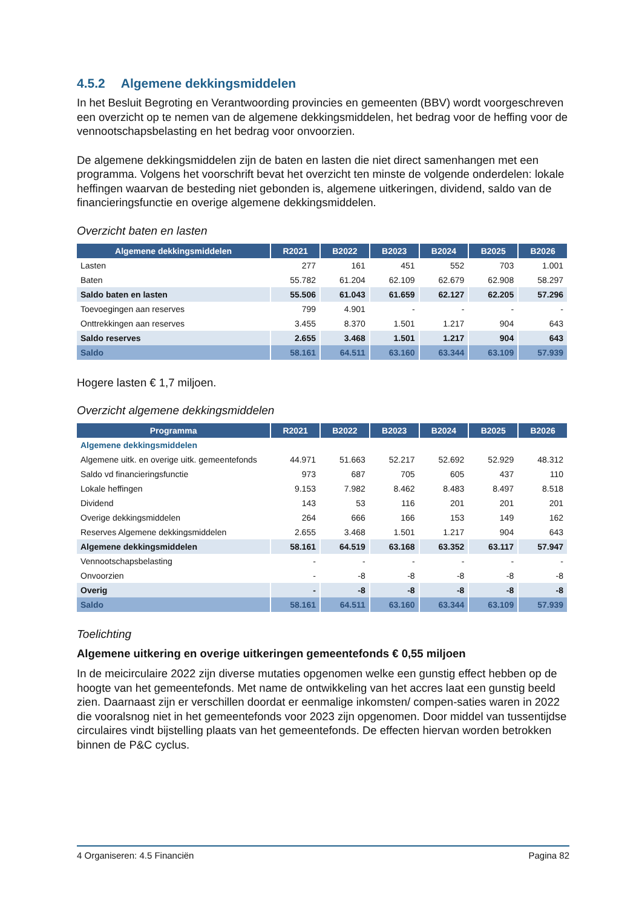4.5.2 Algemene dekkingsmiddelen
In het Besluit Begroting en Verantwoording provincies en gemeenten (BBV) wordt voorgeschreven een overzicht op te nemen van de algemene dekkingsmiddelen, het bedrag voor de heffing voor de vennootschapsbelasting en het bedrag voor onvoorzien.
De algemene dekkingsmiddelen zijn de baten en lasten die niet direct samenhangen met een programma. Volgens het voorschrift bevat het overzicht ten minste de volgende onderdelen: lokale heffingen waarvan de besteding niet gebonden is, algemene uitkeringen, dividend, saldo van de financieringsfunctie en overige algemene dekkingsmiddelen.
Overzicht baten en lasten
| Algemene dekkingsmiddelen | R2021 | B2022 | B2023 | B2024 | B2025 | B2026 |
| --- | --- | --- | --- | --- | --- | --- |
| Lasten | 277 | 161 | 451 | 552 | 703 | 1.001 |
| Baten | 55.782 | 61.204 | 62.109 | 62.679 | 62.908 | 58.297 |
| Saldo baten en lasten | 55.506 | 61.043 | 61.659 | 62.127 | 62.205 | 57.296 |
| Toevoegingen aan reserves | 799 | 4.901 | - | - | - | - |
| Onttrekkingen aan reserves | 3.455 | 8.370 | 1.501 | 1.217 | 904 | 643 |
| Saldo reserves | 2.655 | 3.468 | 1.501 | 1.217 | 904 | 643 |
| Saldo | 58.161 | 64.511 | 63.160 | 63.344 | 63.109 | 57.939 |
Hogere lasten € 1,7 miljoen.
Overzicht algemene dekkingsmiddelen
| Programma | R2021 | B2022 | B2023 | B2024 | B2025 | B2026 |
| --- | --- | --- | --- | --- | --- | --- |
| Algemene dekkingsmiddelen | | | | | | |
| Algemene uitk. en overige uitk. gemeentefonds | 44.971 | 51.663 | 52.217 | 52.692 | 52.929 | 48.312 |
| Saldo vd financieringsfunctie | 973 | 687 | 705 | 605 | 437 | 110 |
| Lokale heffingen | 9.153 | 7.982 | 8.462 | 8.483 | 8.497 | 8.518 |
| Dividend | 143 | 53 | 116 | 201 | 201 | 201 |
| Overige dekkingsmiddelen | 264 | 666 | 166 | 153 | 149 | 162 |
| Reserves Algemene dekkingsmiddelen | 2.655 | 3.468 | 1.501 | 1.217 | 904 | 643 |
| Algemene dekkingsmiddelen | 58.161 | 64.519 | 63.168 | 63.352 | 63.117 | 57.947 |
| Vennootschapsbelasting | - | - | - | - | - | - |
| Onvoorzien | - | -8 | -8 | -8 | -8 | -8 |
| Overig | - | -8 | -8 | -8 | -8 | -8 |
| Saldo | 58.161 | 64.511 | 63.160 | 63.344 | 63.109 | 57.939 |
Toelichting
Algemene uitkering en overige uitkeringen gemeentefonds € 0,55 miljoen
In de meicirculaire 2022 zijn diverse mutaties opgenomen welke een gunstig effect hebben op de hoogte van het gemeentefonds. Met name de ontwikkeling van het accres laat een gunstig beeld zien. Daarnaast zijn er verschillen doordat er eenmalige inkomsten/ compen-saties waren in 2022 die vooralsnog niet in het gemeentefonds voor 2023 zijn opgenomen. Door middel van tussentijdse circulaires vindt bijstelling plaats van het gemeentefonds. De effecten hiervan worden betrokken binnen de P&C cyclus.
4 Organiseren: 4.5 Financiën Pagina 82